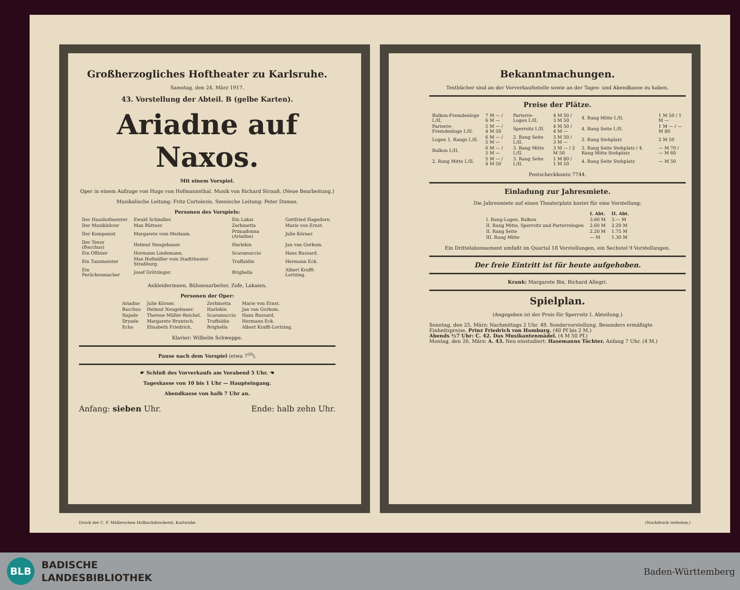Großherzogliches Hoftheater zu Karlsruhe.
Samstag, den 24. März 1917.
43. Vorstellung der Abteil. B (gelbe Karten).
Ariadne auf Naxos.
Mit einem Vorspiel.
Oper in einem Aufzuge von Hugo von Hofmannsthal. Musik von Richard Strauß. (Neue Bearbeitung.)
Musikalische Leitung: Fritz Cortolezis. Szenische Leitung: Peter Dumas.
Personen des Vorspiels:
| Der Haushofmeister | Ewald Schindler. | Ein Lakai | Gottfried Hagedorn. |
| Der Musiklehrer | Max Büttner. | Zerbinetta | Marie von Ernst. |
| Der Komponist | Margarete vom Medaum. | Primadonna (Ariadne) | Julie Körner. |
| Der Tenor (Bacchus) | Helmut Neugebauer. | Harlekin | Jan van Gorkom. |
| Ein Offizier | Hermann Lindemann. | Scaramuccio | Hans Bussard. |
| Ein Tanzmeister | Max Hofmüller vom Stadttheater Straßburg. | Truffaldin | Hermann Eck. |
| Ein Perückenmacher | Josef Grötzinger. | Brighella | Albert Krafft-Lortzing. |
Ankleiderinnen, Bühnenarbeiter, Zofe, Lakaien.
Personen der Oper:
| Ariadne | Julie Körner. | Zerbinetta | Marie von Ernst. |
| Bacchus | Helmut Neugebauer. | Harlekin | Jan van Gorkom. |
| Najade | Therese Müller-Reichel. | Scaramuccio | Hans Bussard. |
| Dryade | Margarete Bruntsch. | Truffaldin | Hermann Eck. |
| Echo | Elisabeth Friedrich. | Brighella | Albert Krafft-Lortzing. |
Klavier: Wilhelm Schweppe.
Pause nach dem Vorspiel (etwa 7<sup>50</sup>).
☛ Schluß des Vorverkaufs am Vorabend 5 Uhr. ☚
Tageskasse von 10 bis 1 Uhr — Haupteingang.
Abendkasse von halb 7 Uhr an.
Anfang: sieben Uhr. Ende: halb zehn Uhr.
Druck der C. F. Müllerschen Hofbuchdruckerei, Karlsruhe.
Bekanntmachungen.
Textbücher sind an der Vorverkaufsstelle sowie an der Tages- und Abendkasse zu haben.
Preise der Plätze.
| Balkon-Fremdenloge I./II. | 7 M — / 6 M — | Parterre-Logen I./II. | 4 M 50 / 3 M 50 | 4. Rang Mitte I./II. | 1 M 50 / 1 M — |
| Parterre-Fremdenloge I./II. | 5 M — / 4 M 50 | Sperrsitz I./II. | 4 M 50 / 4 M — | 4. Rang Seite I./II. | 1 M — / — M 80 |
| Logen 1. Rangs I./II. | 6 M — / 5 M — | 2. Rang Seite I./II. | 3 M 50 / 3 M — | 2. Rang Stehplatz | 2 M 50 |
| Balkon I./II. | 6 M — / 5 M — | 3. Rang Mitte I./II. | 3 M — / 2 M 50 | 3. Rang Seite Stehplatz / 4. Rang Mitte Stehplatz | — M 70 / — M 60 |
| 2. Rang Mitte I./II. | 5 M — / 4 M 50 | 3. Rang Seite I./II. | 1 M 80 / 1 M 50 | 4. Rang Seite Stehplatz | — M 50 |
Postscheckkonto 7744.
Einladung zur Jahresmiete.
Die Jahresmiete auf einen Theaterplatz kostet für eine Vorstellung:
| | I. Abt. | II. Abt. |
| --- | --- | --- |
| I. Rang-Logen, Balkon | 3.60 M | 3.— M |
| II. Rang Mitte, Sperrsitz und Parterrelogen | 2.60 M | 2.20 M |
| II. Rang Seite | 2.20 M | 1.75 M |
| III. Rang Mitte | — M | 1.30 M |
Ein Drittelabonnement umfaßt im Quartal 18 Vorstellungen, ein Sechstel 9 Vorstellungen.
Der freie Eintritt ist für heute aufgehoben.
Krank: Margarete Bix, Richard Allegri.
Spielplan.
(Angegeben ist der Preis für Sperrsitz I. Abteilung.)
Sonntag, den 25. März: Nachmittags 2 Uhr. 48. Sondervorstellung. Besonders ermäßigte Einheitspreise. Prinz Friedrich von Homburg. (40 Pf bis 2 M.)
Abends ½7 Uhr: C. 42. Das Musikantenmädel. (4 M 50 Pf.)
Montag, den 26. März: A. 43. Neu einstudiert: Hasemanns Töchter. Anfang 7 Uhr. (4 M.)
(Nachdruck verboten.)
BLB
BADISCHE
LANDESBIBLIOTHEK
Baden-Württemberg